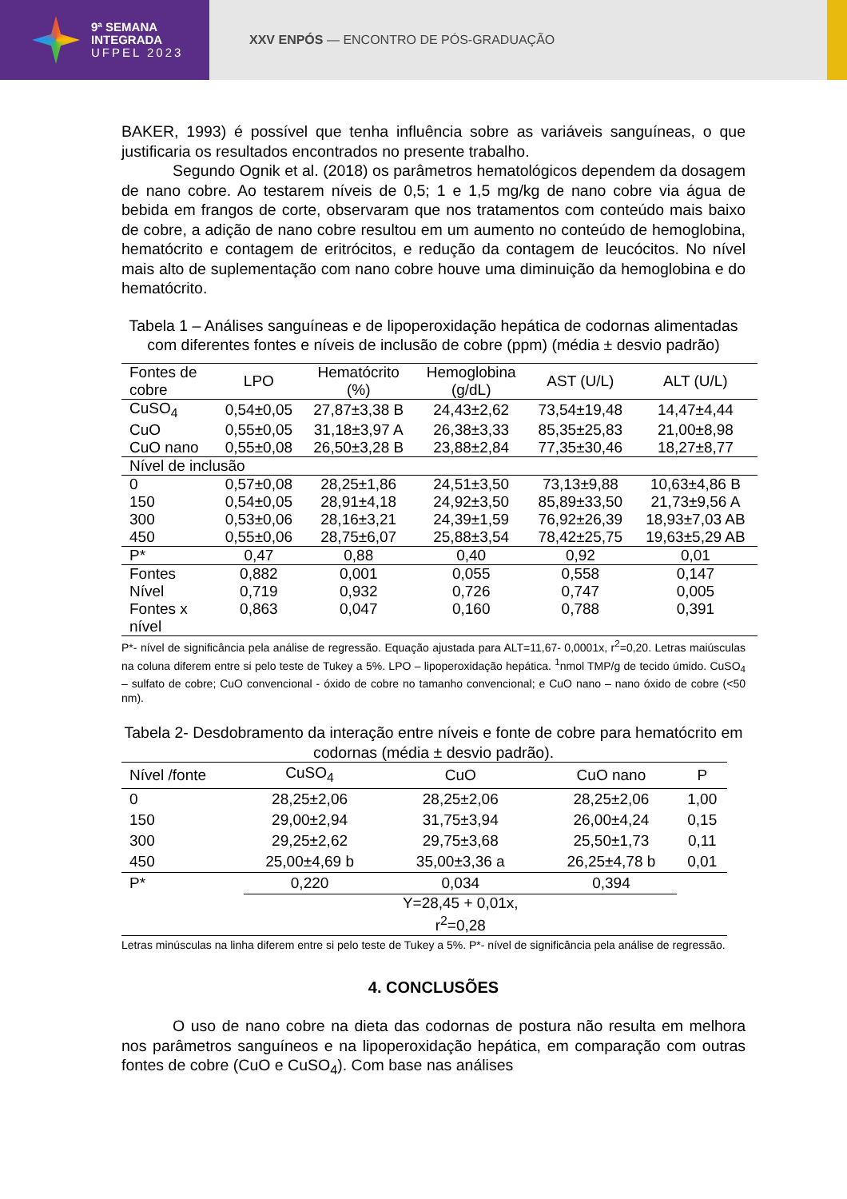9ª SEMANA
INTEGRADA
UFPEL 2023
XXV ENPÓS — ENCONTRO DE PÓS-GRADUAÇÃO
BAKER, 1993) é possível que tenha influência sobre as variáveis sanguíneas, o que justificaria os resultados encontrados no presente trabalho.
Segundo Ognik et al. (2018) os parâmetros hematológicos dependem da dosagem de nano cobre. Ao testarem níveis de 0,5; 1 e 1,5 mg/kg de nano cobre via água de bebida em frangos de corte, observaram que nos tratamentos com conteúdo mais baixo de cobre, a adição de nano cobre resultou em um aumento no conteúdo de hemoglobina, hematócrito e contagem de eritrócitos, e redução da contagem de leucócitos. No nível mais alto de suplementação com nano cobre houve uma diminuição da hemoglobina e do hematócrito.
Tabela 1 – Análises sanguíneas e de lipoperoxidação hepática de codornas alimentadas com diferentes fontes e níveis de inclusão de cobre (ppm) (média ± desvio padrão)
| Fontes de cobre | LPO | Hematócrito (%) | Hemoglobina (g/dL) | AST (U/L) | ALT (U/L) |
| --- | --- | --- | --- | --- | --- |
| CuSO<sub>4</sub> | 0,54±0,05 | 27,87±3,38 B | 24,43±2,62 | 73,54±19,48 | 14,47±4,44 |
| CuO | 0,55±0,05 | 31,18±3,97 A | 26,38±3,33 | 85,35±25,83 | 21,00±8,98 |
| CuO nano | 0,55±0,08 | 26,50±3,28 B | 23,88±2,84 | 77,35±30,46 | 18,27±8,77 |
| Nível de inclusão | | | | | |
| 0 | 0,57±0,08 | 28,25±1,86 | 24,51±3,50 | 73,13±9,88 | 10,63±4,86 B |
| 150 | 0,54±0,05 | 28,91±4,18 | 24,92±3,50 | 85,89±33,50 | 21,73±9,56 A |
| 300 | 0,53±0,06 | 28,16±3,21 | 24,39±1,59 | 76,92±26,39 | 18,93±7,03 AB |
| 450 | 0,55±0,06 | 28,75±6,07 | 25,88±3,54 | 78,42±25,75 | 19,63±5,29 AB |
| P* | 0,47 | 0,88 | 0,40 | 0,92 | 0,01 |
| Fontes | 0,882 | 0,001 | 0,055 | 0,558 | 0,147 |
| Nível | 0,719 | 0,932 | 0,726 | 0,747 | 0,005 |
| Fontes x nível | 0,863 | 0,047 | 0,160 | 0,788 | 0,391 |
P*- nível de significância pela análise de regressão. Equação ajustada para ALT=11,67- 0,0001x, r<sup>2</sup>=0,20. Letras maiúsculas na coluna diferem entre si pelo teste de Tukey a 5%. LPO – lipoperoxidação hepática. <sup>1</sup>nmol TMP/g de tecido úmido. CuSO<sub>4</sub> – sulfato de cobre; CuO convencional - óxido de cobre no tamanho convencional; e CuO nano – nano óxido de cobre (<50 nm).
Tabela 2- Desdobramento da interação entre níveis e fonte de cobre para hematócrito em codornas (média ± desvio padrão).
| Nível /fonte | CuSO<sub>4</sub> | CuO | CuO nano | P |
| --- | --- | --- | --- | --- |
| 0 | 28,25±2,06 | 28,25±2,06 | 28,25±2,06 | 1,00 |
| 150 | 29,00±2,94 | 31,75±3,94 | 26,00±4,24 | 0,15 |
| 300 | 29,25±2,62 | 29,75±3,68 | 25,50±1,73 | 0,11 |
| 450 | 25,00±4,69 b | 35,00±3,36 a | 26,25±4,78 b | 0,01 |
| P* | 0,220 | 0,034 | 0,394 | |
| | | Y=28,45 + 0,01x, r<sup>2</sup>=0,28 | | |
Letras minúsculas na linha diferem entre si pelo teste de Tukey a 5%. P*- nível de significância pela análise de regressão.
4. CONCLUSÕES
O uso de nano cobre na dieta das codornas de postura não resulta em melhora nos parâmetros sanguíneos e na lipoperoxidação hepática, em comparação com outras fontes de cobre (CuO e CuSO<sub>4</sub>). Com base nas análises